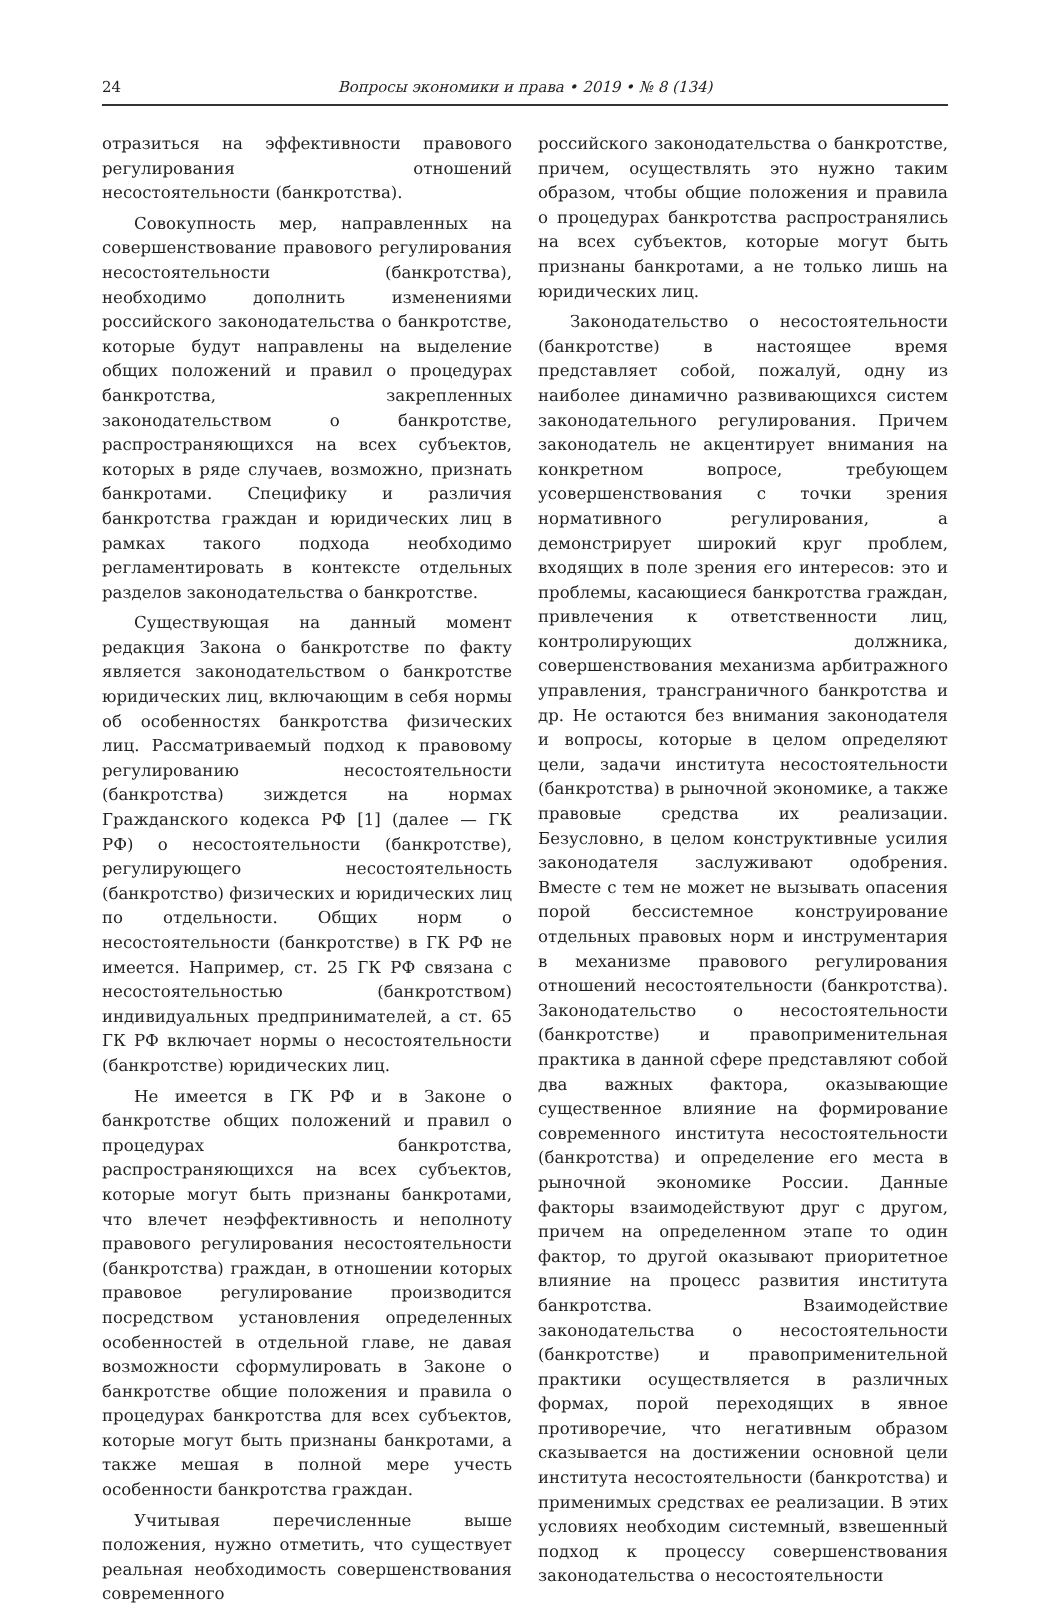24 Вопросы экономики и права • 2019 • № 8 (134)
отразиться на эффективности правового регулирования отношений несостоятельности (банкротства).
Совокупность мер, направленных на совершенствование правового регулирования несостоятельности (банкротства), необходимо дополнить изменениями российского законодательства о банкротстве, которые будут направлены на выделение общих положений и правил о процедурах банкротства, закрепленных законодательством о банкротстве, распространяющихся на всех субъектов, которых в ряде случаев, возможно, признать банкротами. Специфику и различия банкротства граждан и юридических лиц в рамках такого подхода необходимо регламентировать в контексте отдельных разделов законодательства о банкротстве.
Существующая на данный момент редакция Закона о банкротстве по факту является законодательством о банкротстве юридических лиц, включающим в себя нормы об особенностях банкротства физических лиц. Рассматриваемый подход к правовому регулированию несостоятельности (банкротства) зиждется на нормах Гражданского кодекса РФ [1] (далее — ГК РФ) о несостоятельности (банкротстве), регулирующего несостоятельность (банкротство) физических и юридических лиц по отдельности. Общих норм о несостоятельности (банкротстве) в ГК РФ не имеется. Например, ст. 25 ГК РФ связана с несостоятельностью (банкротством) индивидуальных предпринимателей, а ст. 65 ГК РФ включает нормы о несостоятельности (банкротстве) юридических лиц.
Не имеется в ГК РФ и в Законе о банкротстве общих положений и правил о процедурах банкротства, распространяющихся на всех субъектов, которые могут быть признаны банкротами, что влечет неэффективность и неполноту правового регулирования несостоятельности (банкротства) граждан, в отношении которых правовое регулирование производится посредством установления определенных особенностей в отдельной главе, не давая возможности сформулировать в Законе о банкротстве общие положения и правила о процедурах банкротства для всех субъектов, которые могут быть признаны банкротами, а также мешая в полной мере учесть особенности банкротства граждан.
Учитывая перечисленные выше положения, нужно отметить, что существует реальная необходимость совершенствования современного
российского законодательства о банкротстве, причем, осуществлять это нужно таким образом, чтобы общие положения и правила о процедурах банкротства распространялись на всех субъектов, которые могут быть признаны банкротами, а не только лишь на юридических лиц.
Законодательство о несостоятельности (банкротстве) в настоящее время представляет собой, пожалуй, одну из наиболее динамично развивающихся систем законодательного регулирования. Причем законодатель не акцентирует внимания на конкретном вопросе, требующем усовершенствования с точки зрения нормативного регулирования, а демонстрирует широкий круг проблем, входящих в поле зрения его интересов: это и проблемы, касающиеся банкротства граждан, привлечения к ответственности лиц, контролирующих должника, совершенствования механизма арбитражного управления, трансграничного банкротства и др. Не остаются без внимания законодателя и вопросы, которые в целом определяют цели, задачи института несостоятельности (банкротства) в рыночной экономике, а также правовые средства их реализации. Безусловно, в целом конструктивные усилия законодателя заслуживают одобрения. Вместе с тем не может не вызывать опасения порой бессистемное конструирование отдельных правовых норм и инструментария в механизме правового регулирования отношений несостоятельности (банкротства). Законодательство о несостоятельности (банкротстве) и правоприменительная практика в данной сфере представляют собой два важных фактора, оказывающие существенное влияние на формирование современного института несостоятельности (банкротства) и определение его места в рыночной экономике России. Данные факторы взаимодействуют друг с другом, причем на определенном этапе то один фактор, то другой оказывают приоритетное влияние на процесс развития института банкротства. Взаимодействие законодательства о несостоятельности (банкротстве) и правоприменительной практики осуществляется в различных формах, порой переходящих в явное противоречие, что негативным образом сказывается на достижении основной цели института несостоятельности (банкротства) и применимых средствах ее реализации. В этих условиях необходим системный, взвешенный подход к процессу совершенствования законодательства о несостоятельности